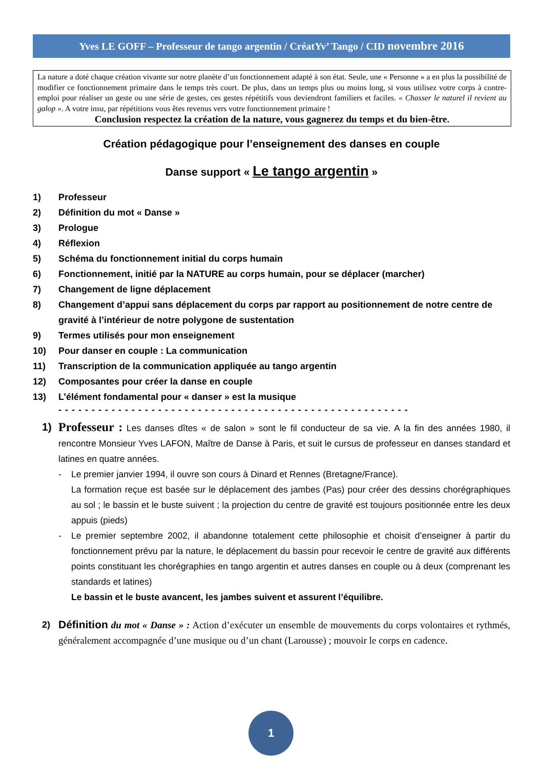Yves LE GOFF – Professeur de tango argentin / CréatYv’ Tango / CID novembre 2016
La nature a doté chaque création vivante sur notre planète d’un fonctionnement adapté à son état. Seule, une « Personne » a en plus la possibilité de modifier ce fonctionnement primaire dans le temps très court. De plus, dans un temps plus ou moins long, si vous utilisez votre corps à contre-emploi pour réaliser un geste ou une série de gestes, ces gestes répétitifs vous deviendront familiers et faciles. « Chasser le naturel il revient au galop ». A votre insu, par répétitions vous êtes revenus vers votre fonctionnement primaire !
Conclusion respectez la création de la nature, vous gagnerez du temps et du bien-être.
Création pédagogique pour l’enseignement des danses en couple
Danse support « Le tango argentin »
1) Professeur
2) Définition du mot « Danse »
3) Prologue
4) Réflexion
5) Schéma du fonctionnement initial du corps humain
6) Fonctionnement, initié par la NATURE au corps humain, pour se déplacer (marcher)
7) Changement de ligne déplacement
8) Changement d’appui sans déplacement du corps par rapport au positionnement de notre centre de gravité à l’intérieur de notre polygone de sustentation
9) Termes utilisés pour mon enseignement
10) Pour danser en couple : La communication
11) Transcription de la communication appliquée au tango argentin
12) Composantes pour créer la danse en couple
13) L’élément fondamental pour « danser » est la musique
- - - - - - - - - - - - - - - - - - - - - - - - - - - - - - - - - - - - - - - - - - - - - - - - - - - - -
1) Professeur : Les danses dîtes « de salon » sont le fil conducteur de sa vie. A la fin des années 1980, il rencontre Monsieur Yves LAFON, Maître de Danse à Paris, et suit le cursus de professeur en danses standard et latines en quatre années.
- Le premier janvier 1994, il ouvre son cours à Dinard et Rennes (Bretagne/France).
La formation reçue est basée sur le déplacement des jambes (Pas) pour créer des dessins chorégraphiques au sol ; le bassin et le buste suivent ; la projection du centre de gravité est toujours positionnée entre les deux appuis (pieds)
- Le premier septembre 2002, il abandonne totalement cette philosophie et choisit d’enseigner à partir du fonctionnement prévu par la nature, le déplacement du bassin pour recevoir le centre de gravité aux différents points constituant les chorégraphies en tango argentin et autres danses en couple ou à deux (comprenant les standards et latines)
Le bassin et le buste avancent, les jambes suivent et assurent l’équilibre.
2)
Définition du mot « Danse » : Action d’exécuter un ensemble de mouvements du corps volontaires et rythmés, généralement accompagnée d’une musique ou d’un chant (Larousse) ; mouvoir le corps en cadence.
1